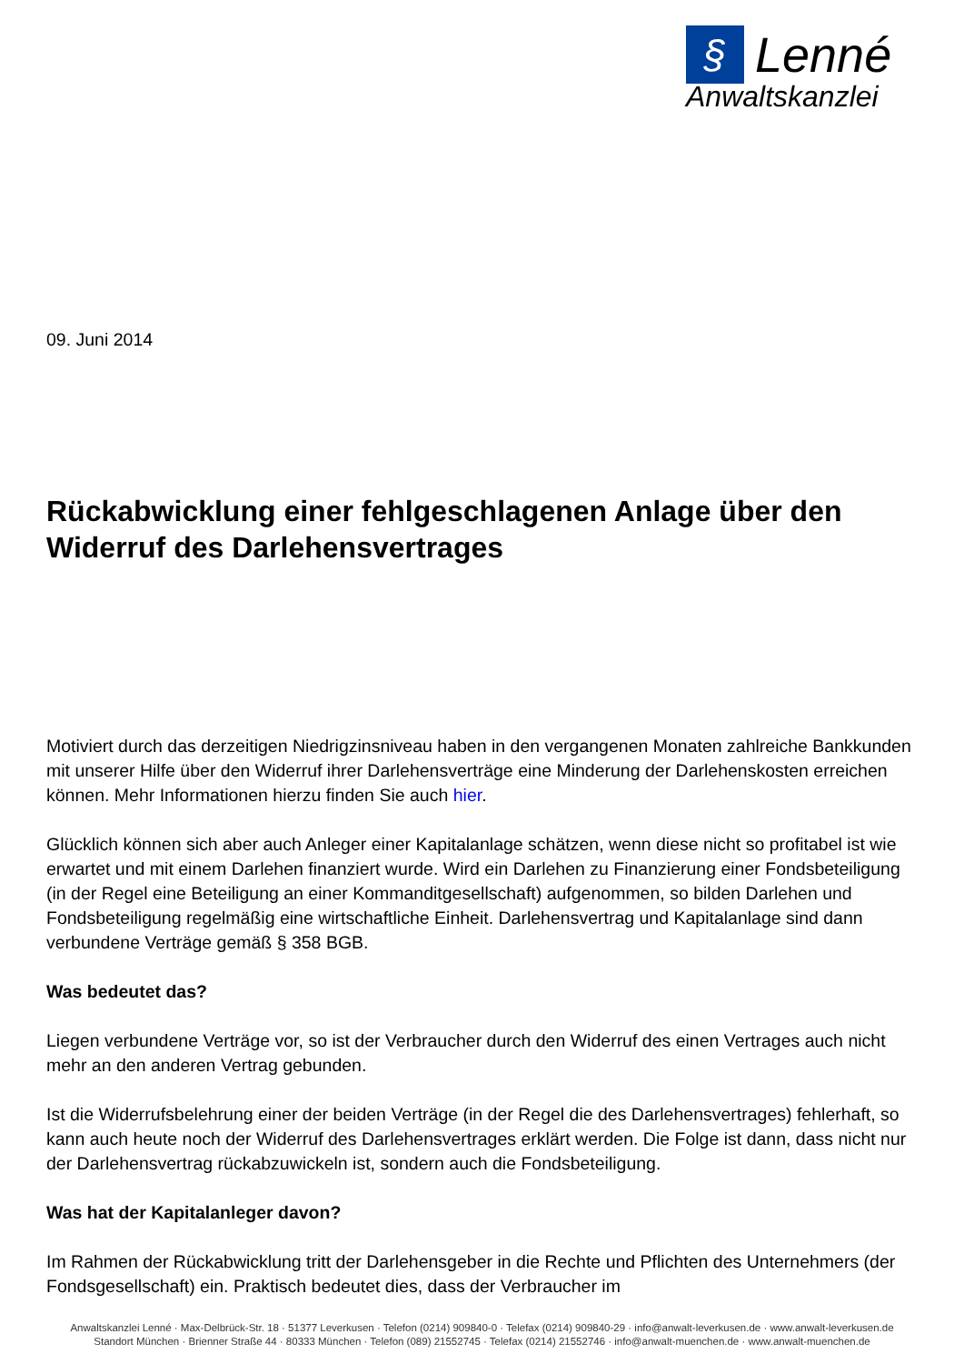§ Lenné
Anwaltskanzlei
09. Juni 2014
Rückabwicklung einer fehlgeschlagenen Anlage über den Widerruf des Darlehensvertrages
Motiviert durch das derzeitigen Niedrigzinsniveau haben in den vergangenen Monaten zahlreiche Bankkunden mit unserer Hilfe über den Widerruf ihrer Darlehensverträge eine Minderung der Darlehenskosten erreichen können. Mehr Informationen hierzu finden Sie auch hier.
Glücklich können sich aber auch Anleger einer Kapitalanlage schätzen, wenn diese nicht so profitabel ist wie erwartet und mit einem Darlehen finanziert wurde. Wird ein Darlehen zu Finanzierung einer Fondsbeteiligung (in der Regel eine Beteiligung an einer Kommanditgesellschaft) aufgenommen, so bilden Darlehen und Fondsbeteiligung regelmäßig eine wirtschaftliche Einheit. Darlehensvertrag und Kapitalanlage sind dann verbundene Verträge gemäß § 358 BGB.
Was bedeutet das?
Liegen verbundene Verträge vor, so ist der Verbraucher durch den Widerruf des einen Vertrages auch nicht mehr an den anderen Vertrag gebunden.
Ist die Widerrufsbelehrung einer der beiden Verträge (in der Regel die des Darlehensvertrages) fehlerhaft, so kann auch heute noch der Widerruf des Darlehensvertrages erklärt werden. Die Folge ist dann, dass nicht nur der Darlehensvertrag rückabzuwickeln ist, sondern auch die Fondsbeteiligung.
Was hat der Kapitalanleger davon?
Im Rahmen der Rückabwicklung tritt der Darlehensgeber in die Rechte und Pflichten des Unternehmers (der Fondsgesellschaft) ein. Praktisch bedeutet dies, dass der Verbraucher im
Anwaltskanzlei Lenné · Max-Delbrück-Str. 18 · 51377 Leverkusen · Telefon (0214) 909840-0 · Telefax (0214) 909840-29 · info@anwalt-leverkusen.de · www.anwalt-leverkusen.de
Standort München · Brienner Straße 44 · 80333 München · Telefon (089) 21552745 · Telefax (0214) 21552746 · info@anwalt-muenchen.de · www.anwalt-muenchen.de